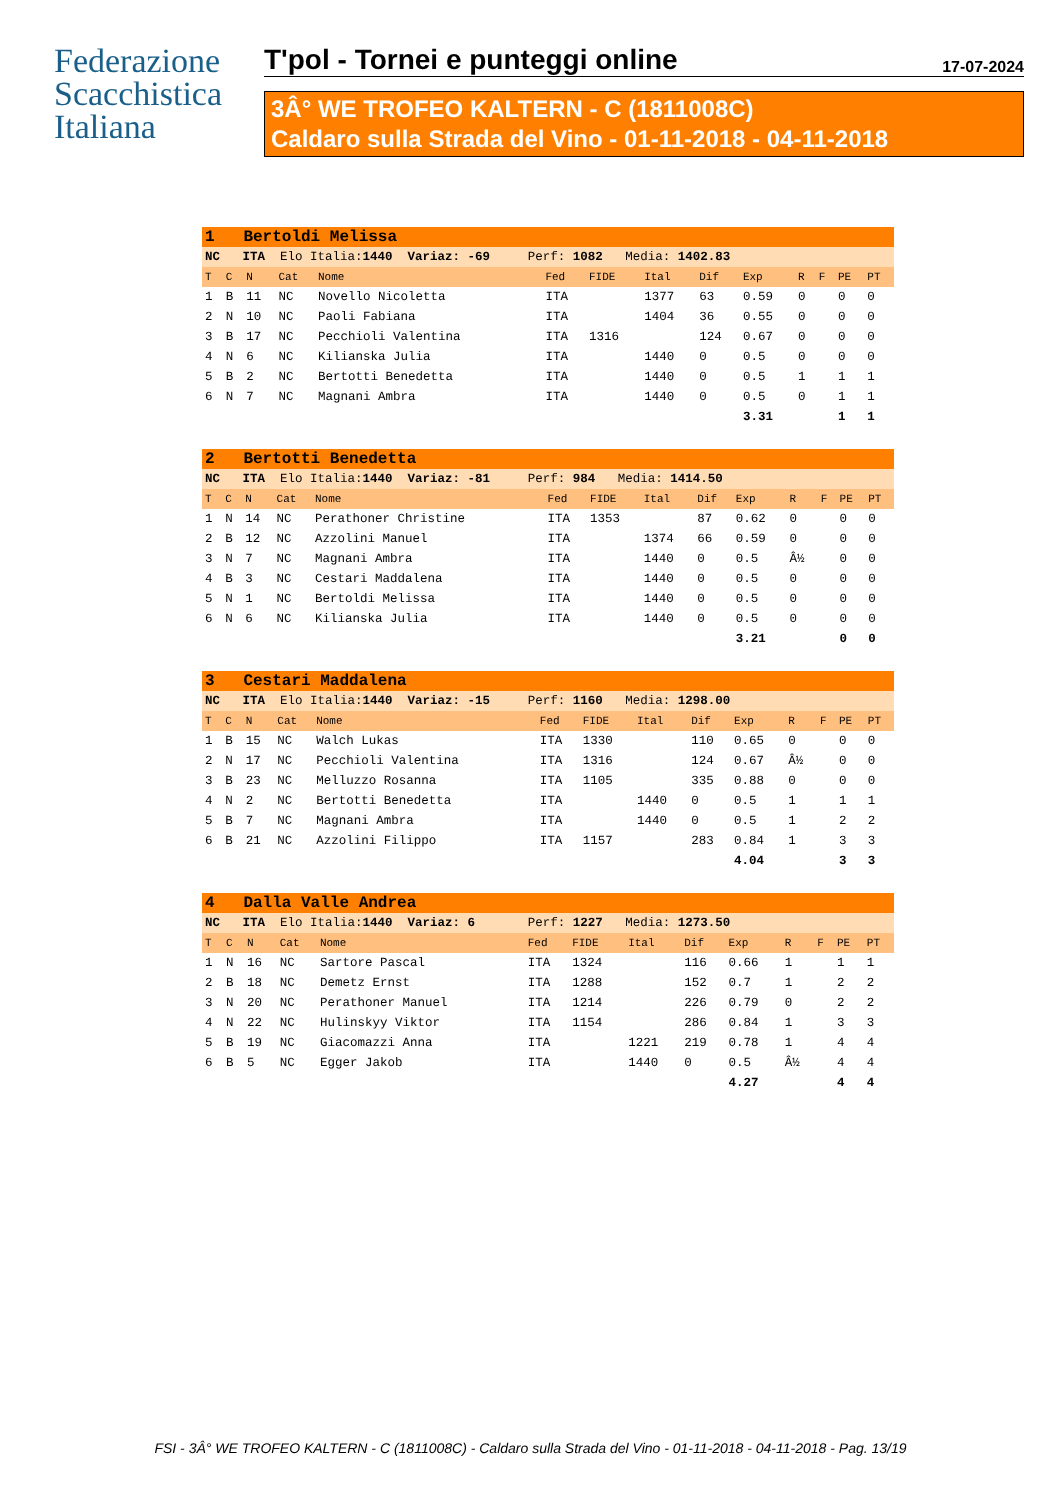Federazione Scacchistica Italiana
T'pol - Tornei e punteggi online 17-07-2024
3Â° WE TROFEO KALTERN - C (1811008C)
Caldaro sulla Strada del Vino - 01-11-2018 - 04-11-2018
| 1 Bertoldi Melissa | | | | | | | | | | | | | |
| NC ITA Elo Italia: 1440 Variaz: -69 Perf: 1082 Media: 1402.83 | | | | | | | | | | | | | |
| T | C | N | Cat | Nome | Fed | FIDE | Ital | Dif | Exp | R | F | PE | PT |
| 1 | B | 11 | NC | Novello Nicoletta | ITA | | 1377 | 63 | 0.59 | 0 | | 0 | 0 |
| 2 | N | 10 | NC | Paoli Fabiana | ITA | | 1404 | 36 | 0.55 | 0 | | 0 | 0 |
| 3 | B | 17 | NC | Pecchioli Valentina | ITA | 1316 | | 124 | 0.67 | 0 | | 0 | 0 |
| 4 | N | 6 | NC | Kilianska Julia | ITA | | 1440 | 0 | 0.5 | 0 | | 0 | 0 |
| 5 | B | 2 | NC | Bertotti Benedetta | ITA | | 1440 | 0 | 0.5 | 1 | | 1 | 1 |
| 6 | N | 7 | NC | Magnani Ambra | ITA | | 1440 | 0 | 0.5 | 0 | | 1 | 1 |
| | | | | | | | | | 3.31 | | | 1 | 1 |
| 2 Bertotti Benedetta | | | | | | | | | | | | | |
| NC ITA Elo Italia: 1440 Variaz: -81 Perf: 984 Media: 1414.50 | | | | | | | | | | | | | |
| T | C | N | Cat | Nome | Fed | FIDE | Ital | Dif | Exp | R | F | PE | PT |
| 1 | N | 14 | NC | Perathoner Christine | ITA | 1353 | | 87 | 0.62 | 0 | | 0 | 0 |
| 2 | B | 12 | NC | Azzolini Manuel | ITA | | 1374 | 66 | 0.59 | 0 | | 0 | 0 |
| 3 | N | 7 | NC | Magnani Ambra | ITA | | 1440 | 0 | 0.5 | Â½ | | 0 | 0 |
| 4 | B | 3 | NC | Cestari Maddalena | ITA | | 1440 | 0 | 0.5 | 0 | | 0 | 0 |
| 5 | N | 1 | NC | Bertoldi Melissa | ITA | | 1440 | 0 | 0.5 | 0 | | 0 | 0 |
| 6 | N | 6 | NC | Kilianska Julia | ITA | | 1440 | 0 | 0.5 | 0 | | 0 | 0 |
| | | | | | | | | | 3.21 | | | 0 | 0 |
| 3 Cestari Maddalena | | | | | | | | | | | | | |
| NC ITA Elo Italia: 1440 Variaz: -15 Perf: 1160 Media: 1298.00 | | | | | | | | | | | | | |
| T | C | N | Cat | Nome | Fed | FIDE | Ital | Dif | Exp | R | F | PE | PT |
| 1 | B | 15 | NC | Walch Lukas | ITA | 1330 | | 110 | 0.65 | 0 | | 0 | 0 |
| 2 | N | 17 | NC | Pecchioli Valentina | ITA | 1316 | | 124 | 0.67 | Â½ | | 0 | 0 |
| 3 | B | 23 | NC | Melluzzo Rosanna | ITA | 1105 | | 335 | 0.88 | 0 | | 0 | 0 |
| 4 | N | 2 | NC | Bertotti Benedetta | ITA | | 1440 | 0 | 0.5 | 1 | | 1 | 1 |
| 5 | B | 7 | NC | Magnani Ambra | ITA | | 1440 | 0 | 0.5 | 1 | | 2 | 2 |
| 6 | B | 21 | NC | Azzolini Filippo | ITA | 1157 | | 283 | 0.84 | 1 | | 3 | 3 |
| | | | | | | | | | 4.04 | | | 3 | 3 |
| 4 Dalla Valle Andrea | | | | | | | | | | | | | |
| NC ITA Elo Italia: 1440 Variaz: 6 Perf: 1227 Media: 1273.50 | | | | | | | | | | | | | |
| T | C | N | Cat | Nome | Fed | FIDE | Ital | Dif | Exp | R | F | PE | PT |
| 1 | N | 16 | NC | Sartore Pascal | ITA | 1324 | | 116 | 0.66 | 1 | | 1 | 1 |
| 2 | B | 18 | NC | Demetz Ernst | ITA | 1288 | | 152 | 0.7 | 1 | | 2 | 2 |
| 3 | N | 20 | NC | Perathoner Manuel | ITA | 1214 | | 226 | 0.79 | 0 | | 2 | 2 |
| 4 | N | 22 | NC | Hulinskyy Viktor | ITA | 1154 | | 286 | 0.84 | 1 | | 3 | 3 |
| 5 | B | 19 | NC | Giacomazzi Anna | ITA | | 1221 | 219 | 0.78 | 1 | | 4 | 4 |
| 6 | B | 5 | NC | Egger Jakob | ITA | | 1440 | 0 | 0.5 | Â½ | | 4 | 4 |
| | | | | | | | | | 4.27 | | | 4 | 4 |
FSI - 3Â° WE TROFEO KALTERN - C (1811008C) - Caldaro sulla Strada del Vino - 01-11-2018 - 04-11-2018 - Pag. 13/19